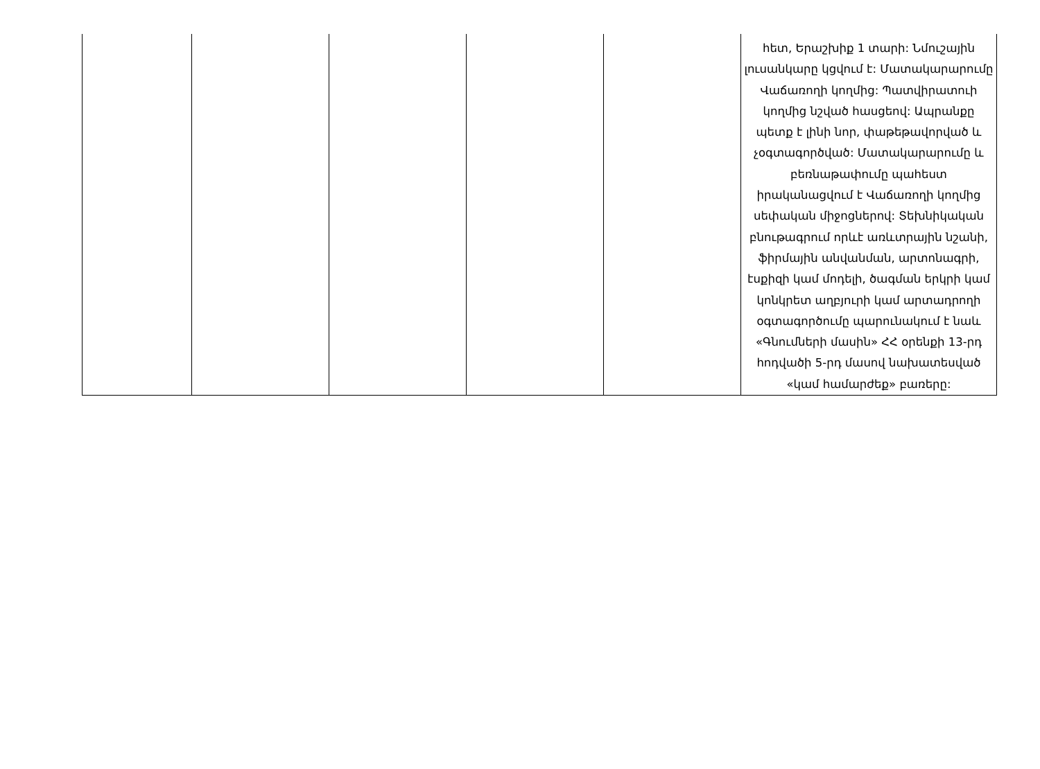| | | | | | հետ, Երաշխիք 1 տարի: Նմուշային լուսանկարը կցվում է: Մատակարարումը Վաճառողի կողմից: Պատվիրատուի կողմից նշված հասցեով: Ապրանքը պետք է լինի նոր, փաթեթավորված և չօգտագործված: Մատակարարումը և բեռնաթափումը պահեստ իրականացվում է Վաճառողի կողմից սեփական միջոցներով: Տեխնիկական բնութագրում որևէ առևտրային նշանի, ֆիրմային անվանման, արտոնագրի, էսքիզի կամ մոդելի, ծագման երկրի կամ կոնկրետ աղբյուրի կամ արտադրողի օգտագործումը պարունակում է նաև «Գնումների մասին» ՀՀ օրենքի 13-րդ հոդվածի 5-րդ մասով նախատեսված «կամ համարժեք» բառերը: |